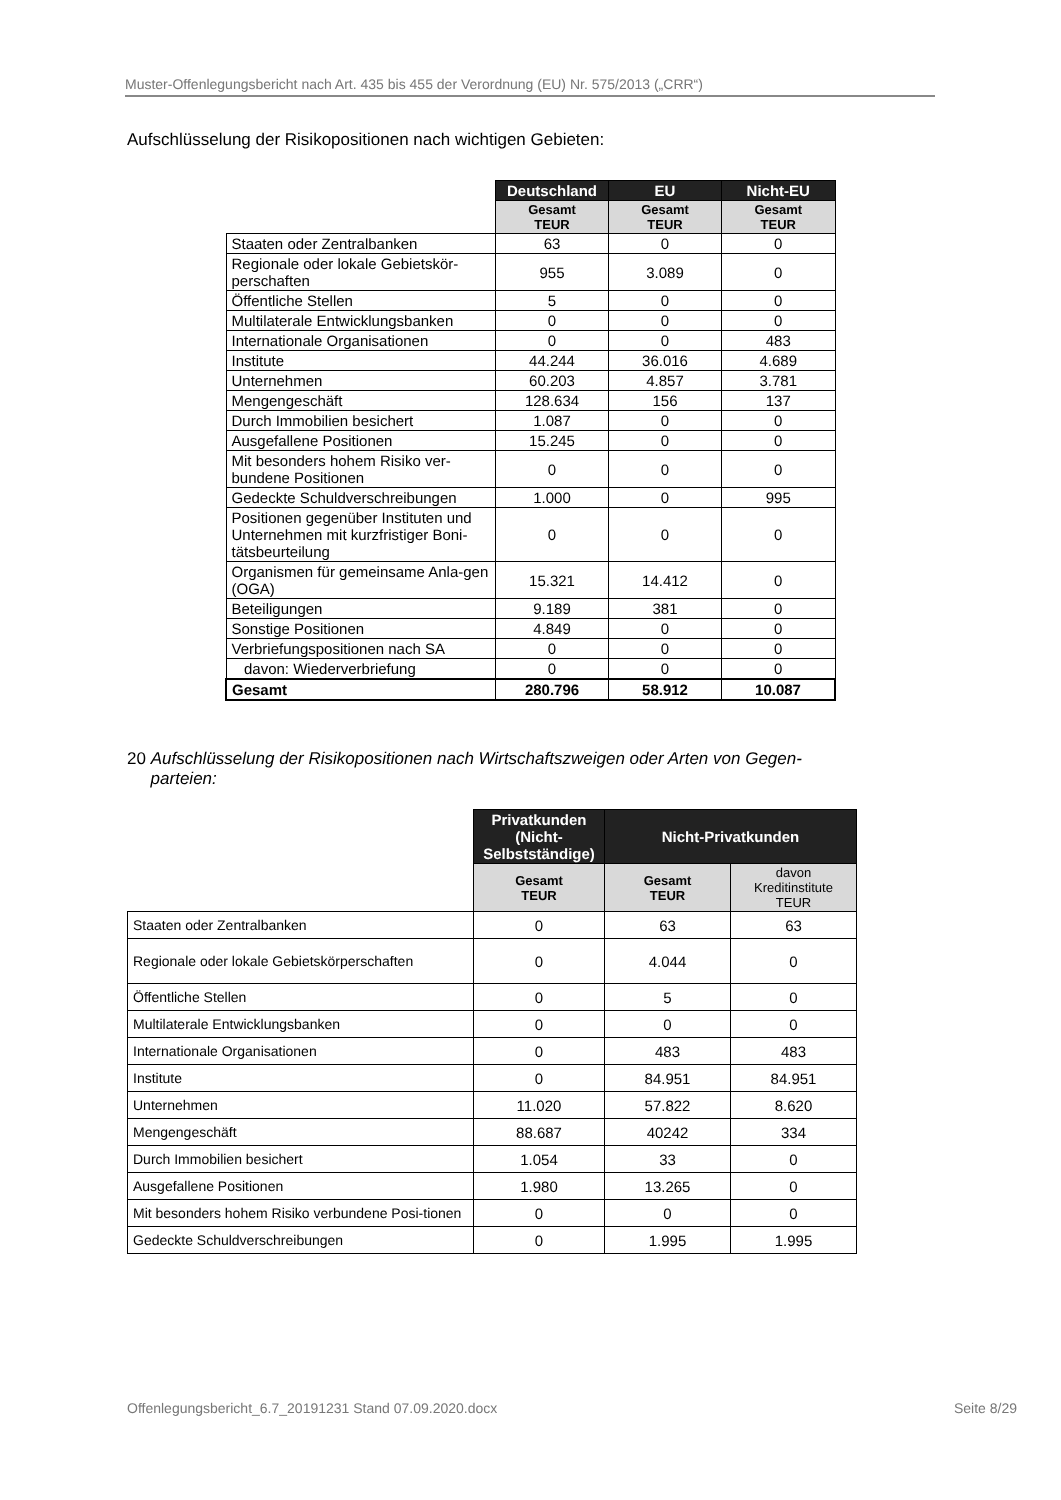Muster-Offenlegungsbericht nach Art. 435 bis 455 der Verordnung (EU) Nr. 575/2013 („CRR“)
Aufschlüsselung der Risikopositionen nach wichtigen Gebieten:
| | Deutschland | EU | Nicht-EU |
| | Gesamt TEUR | Gesamt TEUR | Gesamt TEUR |
| Staaten oder Zentralbanken | 63 | 0 | 0 |
| Regionale oder lokale Gebietskör-perschaften | 955 | 3.089 | 0 |
| Öffentliche Stellen | 5 | 0 | 0 |
| Multilaterale Entwicklungsbanken | 0 | 0 | 0 |
| Internationale Organisationen | 0 | 0 | 483 |
| Institute | 44.244 | 36.016 | 4.689 |
| Unternehmen | 60.203 | 4.857 | 3.781 |
| Mengengeschäft | 128.634 | 156 | 137 |
| Durch Immobilien besichert | 1.087 | 0 | 0 |
| Ausgefallene Positionen | 15.245 | 0 | 0 |
| Mit besonders hohem Risiko ver-bundene Positionen | 0 | 0 | 0 |
| Gedeckte Schuldverschreibungen | 1.000 | 0 | 995 |
| Positionen gegenüber Instituten und Unternehmen mit kurzfristiger Boni-tätsbeurteilung | 0 | 0 | 0 |
| Organismen für gemeinsame Anla-gen (OGA) | 15.321 | 14.412 | 0 |
| Beteiligungen | 9.189 | 381 | 0 |
| Sonstige Positionen | 4.849 | 0 | 0 |
| Verbriefungspositionen nach SA | 0 | 0 | 0 |
| davon: Wiederverbriefung | 0 | 0 | 0 |
| Gesamt | 280.796 | 58.912 | 10.087 |
20 Aufschlüsselung der Risikopositionen nach Wirtschaftszweigen oder Arten von Gegen-
parteien:
| | Privatkunden (Nicht-Selbstständige) | Nicht-Privatkunden | |
| | Gesamt TEUR | Gesamt TEUR | davon Kreditinstitute TEUR |
| Staaten oder Zentralbanken | 0 | 63 | 63 |
| Regionale oder lokale Gebietskörperschaften | 0 | 4.044 | 0 |
| Öffentliche Stellen | 0 | 5 | 0 |
| Multilaterale Entwicklungsbanken | 0 | 0 | 0 |
| Internationale Organisationen | 0 | 483 | 483 |
| Institute | 0 | 84.951 | 84.951 |
| Unternehmen | 11.020 | 57.822 | 8.620 |
| Mengengeschäft | 88.687 | 40242 | 334 |
| Durch Immobilien besichert | 1.054 | 33 | 0 |
| Ausgefallene Positionen | 1.980 | 13.265 | 0 |
| Mit besonders hohem Risiko verbundene Posi-tionen | 0 | 0 | 0 |
| Gedeckte Schuldverschreibungen | 0 | 1.995 | 1.995 |
Offenlegungsbericht_6.7_20191231 Stand 07.09.2020.docx Seite 8/29